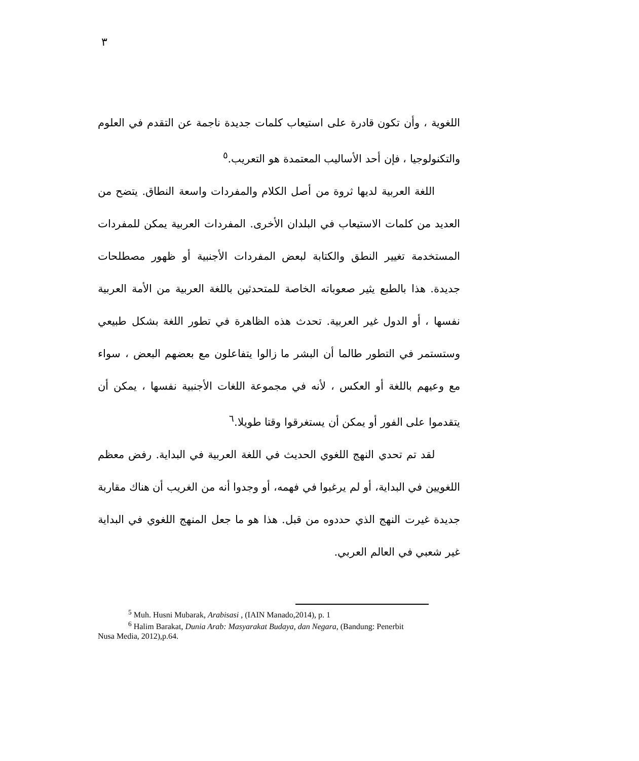٣
اللغوية ، وأن تكون قادرة على استيعاب كلمات جديدة ناجمة عن التقدم في العلوم والتكنولوجيا ، فإن أحد الأساليب المعتمدة هو التعريب.<sup>٥</sup>
اللغة العربية لديها ثروة من أصل الكلام والمفردات واسعة النطاق. يتضح من العديد من كلمات الاستيعاب في البلدان الأخرى. المفردات العربية يمكن للمفردات المستخدمة تغيير النطق والكتابة لبعض المفردات الأجنبية أو ظهور مصطلحات جديدة. هذا بالطبع يثير صعوباته الخاصة للمتحدثين باللغة العربية من الأمة العربية نفسها ، أو الدول غير العربية. تحدث هذه الظاهرة في تطور اللغة بشكل طبيعي وستستمر في التطور طالما أن البشر ما زالوا يتفاعلون مع بعضهم البعض ، سواء مع وعيهم باللغة أو العكس ، لأنه في مجموعة اللغات الأجنبية نفسها ، يمكن أن يتقدموا على الفور أو يمكن أن يستغرقوا وقتا طويلا.<sup>٦</sup>
لقد تم تحدي النهج اللغوي الحديث في اللغة العربية في البداية. رفض معظم اللغويين في البداية، أو لم يرغبوا في فهمه، أو وجدوا أنه من الغريب أن هناك مقاربة جديدة غيرت النهج الذي حددوه من قبل. هذا هو ما جعل المنهج اللغوي في البداية غير شعبي في العالم العربي.
<sup>5</sup> Muh. Husni Mubarak, Arabisasi , (IAIN Manado,2014), p. 1
<sup>6</sup> Halim Barakat, Dunia Arab: Masyarakat Budaya, dan Negara, (Bandung: Penerbit
Nusa Media, 2012),p.64.